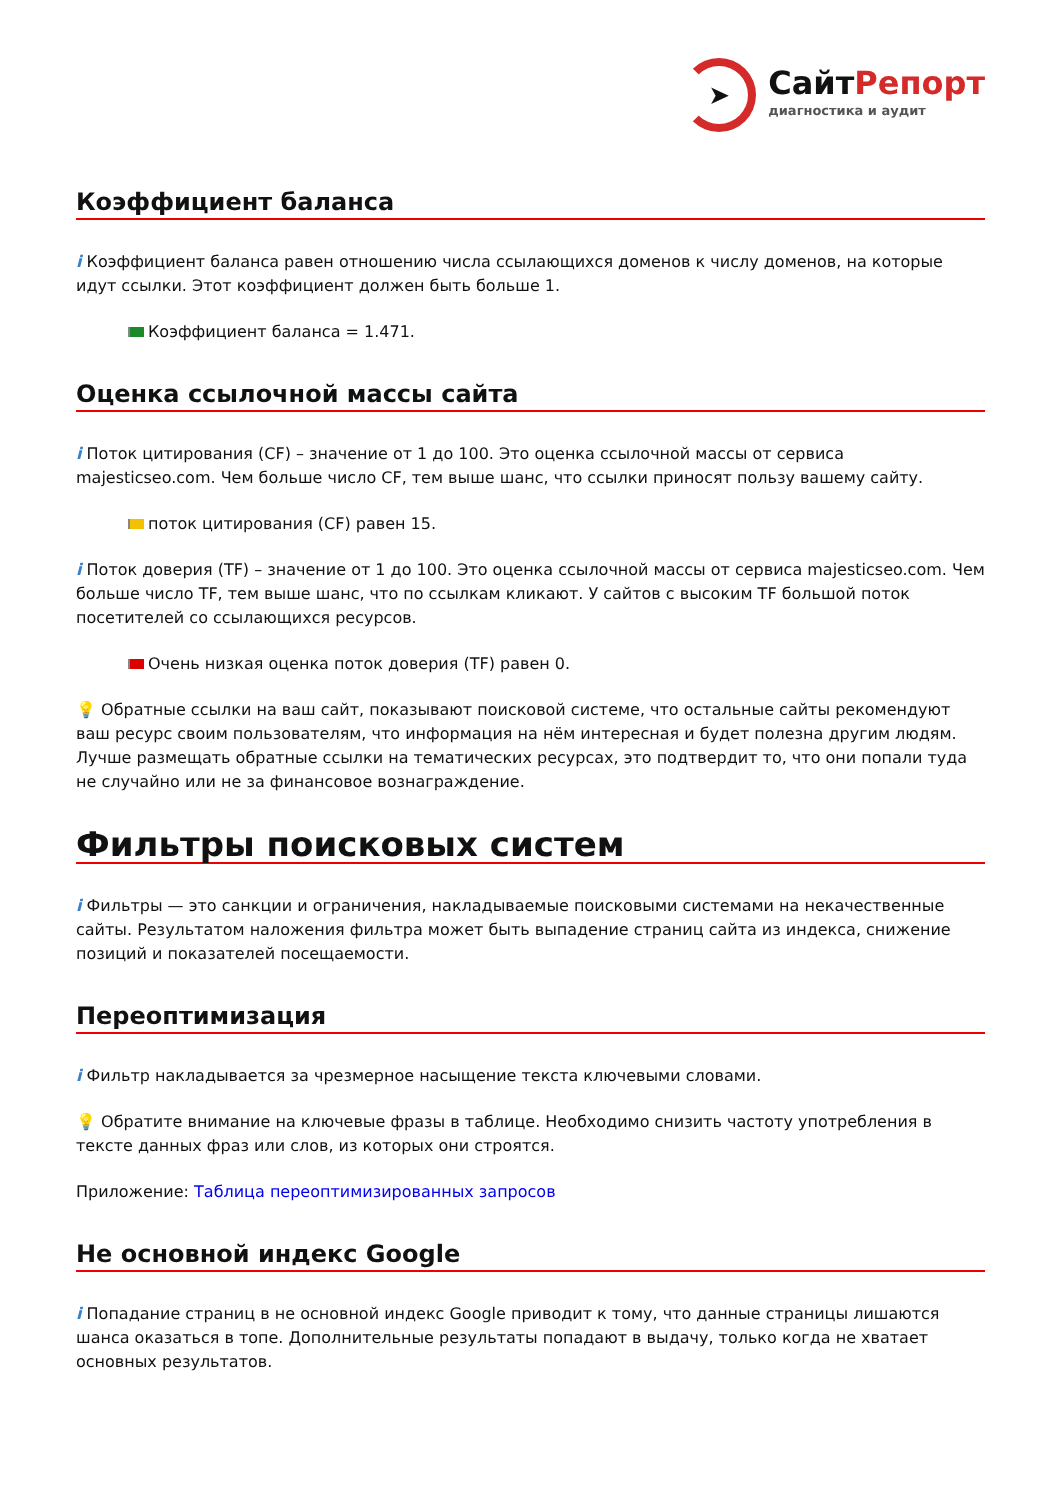➤
СайтРепорт
диагностика и аудит
Коэффициент баланса
i Коэффициент баланса равен отношению числа ссылающихся доменов к числу доменов, на которые идут ссылки. Этот коэффициент должен быть больше 1.
Коэффициент баланса = 1.471.
Оценка ссылочной массы сайта
i Поток цитирования (CF) – значение от 1 до 100. Это оценка ссылочной массы от сервиса majesticseo.com. Чем больше число CF, тем выше шанс, что ссылки приносят пользу вашему сайту.
поток цитирования (CF) равен 15.
i Поток доверия (TF) – значение от 1 до 100. Это оценка ссылочной массы от сервиса majesticseo.com. Чем больше число TF, тем выше шанс, что по ссылкам кликают. У сайтов с высоким TF большой поток посетителей со ссылающихся ресурсов.
Очень низкая оценка поток доверия (TF) равен 0.
💡 Обратные ссылки на ваш сайт, показывают поисковой системе, что остальные сайты рекомендуют ваш ресурс своим пользователям, что информация на нём интересная и будет полезна другим людям.
Лучше размещать обратные ссылки на тематических ресурсах, это подтвердит то, что они попали туда не случайно или не за финансовое вознаграждение.
Фильтры поисковых систем
i Фильтры — это санкции и ограничения, накладываемые поисковыми системами на некачественные сайты. Результатом наложения фильтра может быть выпадение страниц сайта из индекса, снижение позиций и показателей посещаемости.
Переоптимизация
i Фильтр накладывается за чрезмерное насыщение текста ключевыми словами.
💡 Обратите внимание на ключевые фразы в таблице. Необходимо снизить частоту употребления в тексте данных фраз или слов, из которых они строятся.
Приложение: Таблица переоптимизированных запросов
Не основной индекс Google
i Попадание страниц в не основной индекс Google приводит к тому, что данные страницы лишаются шанса оказаться в топе. Дополнительные результаты попадают в выдачу, только когда не хватает основных результатов.